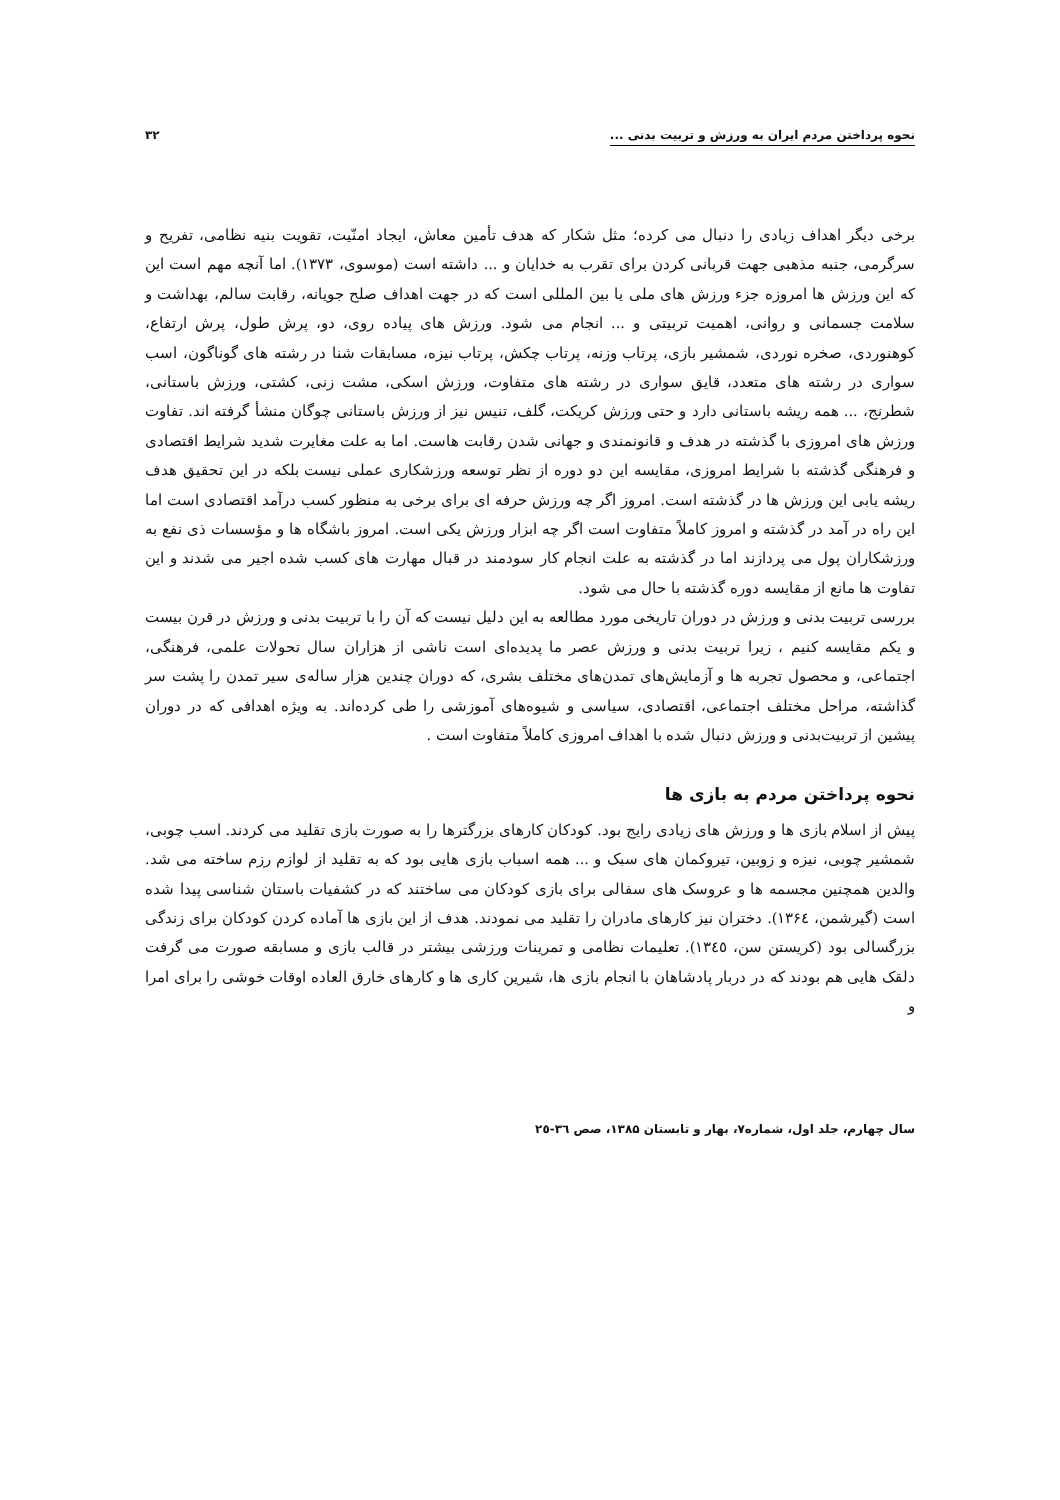نحوه پرداختن مردم ایران به ورزش و تربیت بدنی ... ۳۲
برخی دیگر اهداف زیادی را دنبال می کرده؛ مثل شکار که هدف تأمین معاش، ایجاد امنّیت، تقویت بنیه نظامی، تفریح و سرگرمی، جنبه مذهبی جهت قربانی کردن برای تقرب به خدایان و ... داشته است (موسوی، ۱۳۷۳). اما آنچه مهم است این که این ورزش ها امروزه جزء ورزش های ملی یا بین المللی است که در جهت اهداف صلح جویانه، رقابت سالم، بهداشت و سلامت جسمانی و روانی، اهمیت تربیتی و ... انجام می شود. ورزش های پیاده روی، دو، پرش طول، پرش ارتفاع، کوهنوردی، صخره نوردی، شمشیر بازی، پرتاب وزنه، پرتاب چکش، پرتاب نیزه، مسابقات شنا در رشته های گوناگون، اسب سواری در رشته های متعدد، قایق سواری در رشته های متفاوت، ورزش اسکی، مشت زنی، کشتی، ورزش باستانی، شطرنج، ... همه ریشه باستانی دارد و حتی ورزش کریکت، گلف، تنیس نیز از ورزش باستانی چوگان منشأ گرفته اند. تفاوت ورزش های امروزی با گذشته در هدف و قانونمندی و جهانی شدن رقابت هاست. اما به علت مغایرت شدید شرایط اقتصادی و فرهنگی گذشته با شرایط امروزی، مقایسه این دو دوره از نظر توسعه ورزشکاری عملی نیست بلکه در این تحقیق هدف ریشه یابی این ورزش ها در گذشته است. امروز اگر چه ورزش حرفه ای برای برخی به منظور کسب درآمد اقتصادی است اما این راه در آمد در گذشته و امروز کاملاً متفاوت است اگر چه ابزار ورزش یکی است. امروز باشگاه ها و مؤسسات ذی نفع به ورزشکاران پول می پردازند اما در گذشته به علت انجام کار سودمند در قبال مهارت های کسب شده اجیر می شدند و این تفاوت ها مانع از مقایسه دوره گذشته با حال می شود.
بررسی تربیت بدنی و ورزش در دوران تاریخی مورد مطالعه به این دلیل نیست که آن را با تربیت بدنی و ورزش در قرن بیست و یکم مقایسه کنیم ، زیرا تربیت بدنی و ورزش عصر ما پدیده‌ای است ناشی از هزاران سال تحولات علمی، فرهنگی، اجتماعی، و محصول تجربه ها و آزمایش‌های تمدن‌های مختلف بشری، که دوران چندین هزار ساله‌ی سیر تمدن را پشت سر گذاشته، مراحل مختلف اجتماعی، اقتصادی، سیاسی و شیوه‌های آموزشی را طی کرده‌اند. به ویژه اهدافی که در دوران پیشین از تربیت‌بدنی و ورزش دنبال شده با اهداف امروزی کاملاً متفاوت است .
نحوه پرداختن مردم به بازی ها
پیش از اسلام بازی ها و ورزش های زیادی رایج بود. کودکان کارهای بزرگترها را به صورت بازی تقلید می کردند. اسب چوبی، شمشیر چوبی، نیزه و زوبین، تیروکمان های سبک و ... همه اسباب بازی هایی بود که به تقلید از لوازم رزم ساخته می شد. والدین همچنین مجسمه ها و عروسک های سفالی برای بازی کودکان می ساختند که در کشفیات باستان شناسی پیدا شده است (گیرشمن، ۱۳۶٤). دختران نیز کارهای مادران را تقلید می نمودند. هدف از این بازی ها آماده کردن کودکان برای زندگی بزرگسالی بود (کریستن سن، ۱۳٤٥). تعلیمات نظامی و تمرینات ورزشی بیشتر در قالب بازی و مسابقه صورت می گرفت دلقک هایی هم بودند که در دربار پادشاهان با انجام بازی ها، شیرین کاری ها و کارهای خارق العاده اوقات خوشی را برای امرا و
سال چهارم، جلد اول، شماره۷، بهار و تابستان ۱۳۸۵، صص ۳٦-۲٥